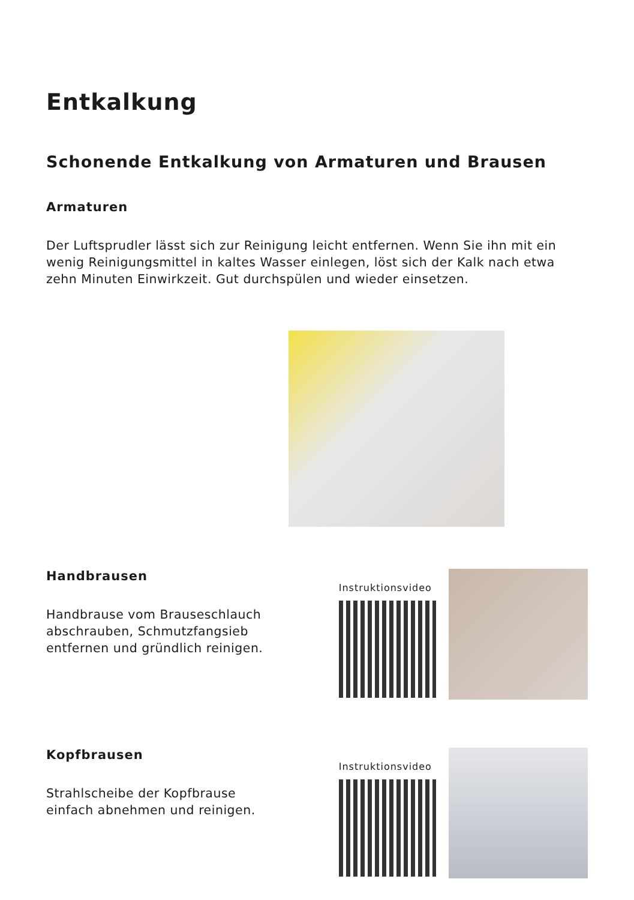Entkalkung
Schonende Entkalkung von Armaturen und Brausen
Armaturen
Der Luftsprudler lässt sich zur Reinigung leicht entfernen. Wenn Sie ihn mit ein wenig Reinigungsmittel in kaltes Wasser einlegen, löst sich der Kalk nach etwa zehn Minuten Einwirkzeit. Gut durchspülen und wieder einsetzen.
Handbrausen
Handbrause vom Brauseschlauch
abschrauben, Schmutzfangsieb
entfernen und gründlich reinigen.
Instruktionsvideo
Kopfbrausen
Strahlscheibe der Kopfbrause
einfach abnehmen und reinigen.
Instruktionsvideo